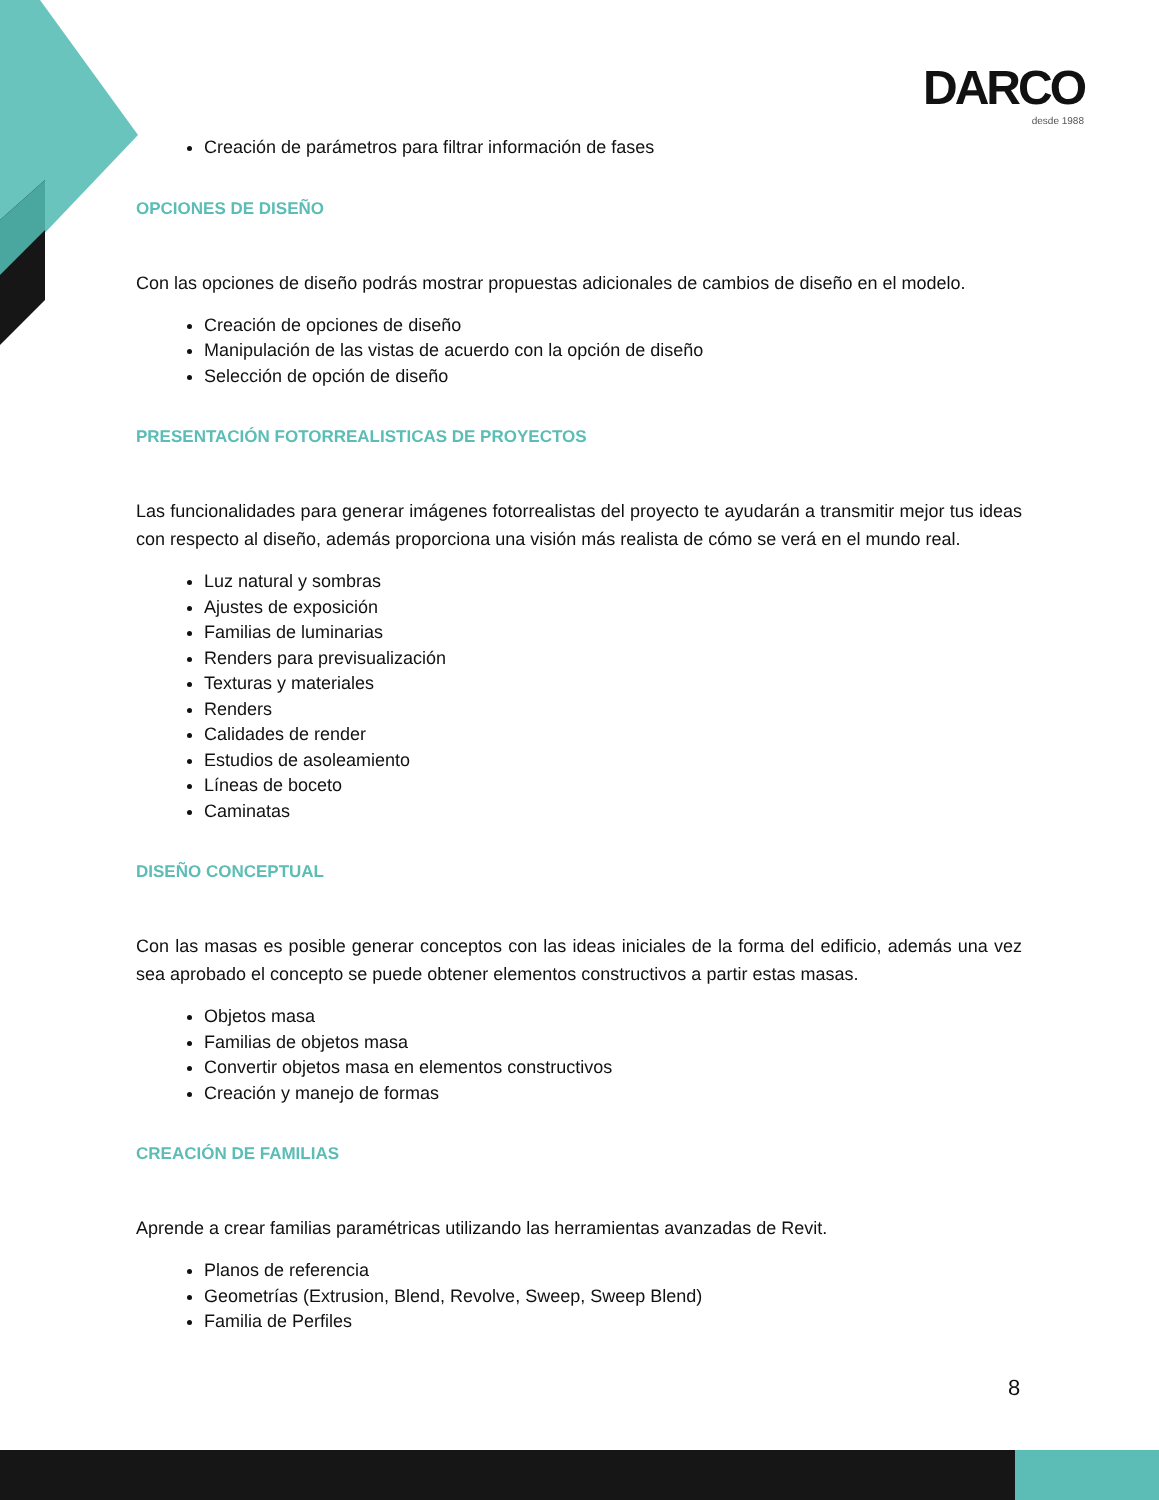DARCO
desde 1988
Creación de parámetros para filtrar información de fases
OPCIONES DE DISEÑO
Con las opciones de diseño podrás mostrar propuestas adicionales de cambios de diseño en el modelo.
Creación de opciones de diseño
Manipulación de las vistas de acuerdo con la opción de diseño
Selección de opción de diseño
PRESENTACIÓN FOTORREALISTICAS DE PROYECTOS
Las funcionalidades para generar imágenes fotorrealistas del proyecto te ayudarán a transmitir mejor tus ideas con respecto al diseño, además proporciona una visión más realista de cómo se verá en el mundo real.
Luz natural y sombras
Ajustes de exposición
Familias de luminarias
Renders para previsualización
Texturas y materiales
Renders
Calidades de render
Estudios de asoleamiento
Líneas de boceto
Caminatas
DISEÑO CONCEPTUAL
Con las masas es posible generar conceptos con las ideas iniciales de la forma del edificio, además una vez sea aprobado el concepto se puede obtener elementos constructivos a partir estas masas.
Objetos masa
Familias de objetos masa
Convertir objetos masa en elementos constructivos
Creación y manejo de formas
CREACIÓN DE FAMILIAS
Aprende a crear familias paramétricas utilizando las herramientas avanzadas de Revit.
Planos de referencia
Geometrías (Extrusion, Blend, Revolve, Sweep, Sweep Blend)
Familia de Perfiles
8